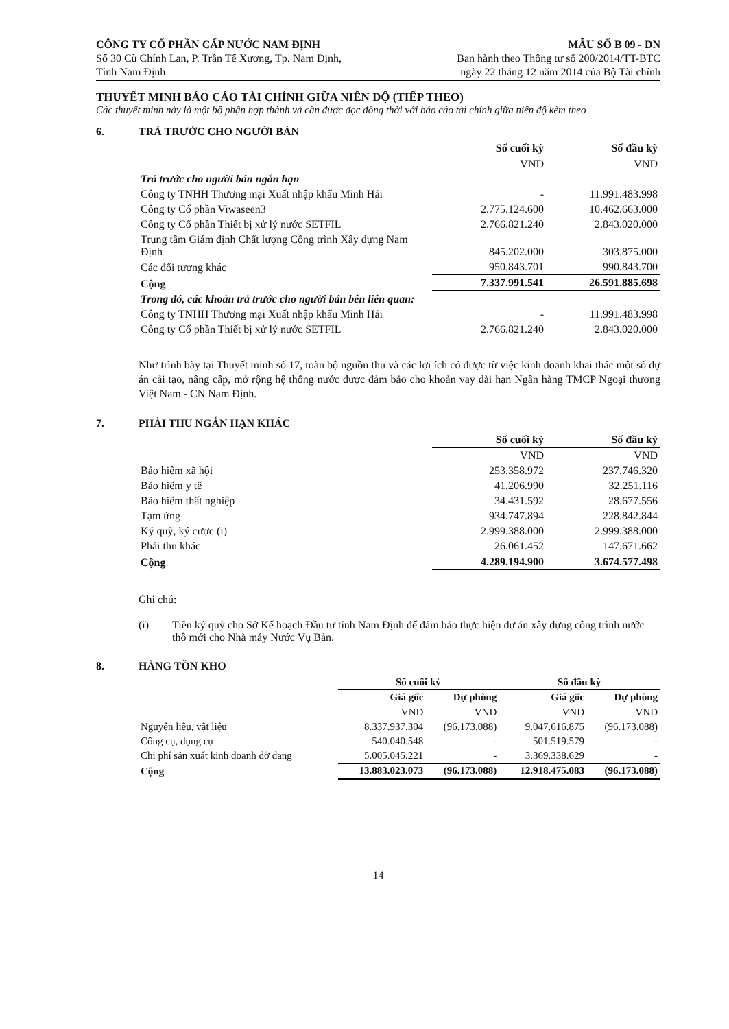CÔNG TY CỔ PHẦN CẤP NƯỚC NAM ĐỊNH
Số 30 Cù Chính Lan, P. Trần Tế Xương, Tp. Nam Định,
Tỉnh Nam Định
MẪU SỐ B 09 - DN
Ban hành theo Thông tư số 200/2014/TT-BTC
ngày 22 tháng 12 năm 2014 của Bộ Tài chính
THUYẾT MINH BÁO CÁO TÀI CHÍNH GIỮA NIÊN ĐỘ (TIẾP THEO)
Các thuyết minh này là một bộ phận hợp thành và cần được đọc đồng thời với báo cáo tài chính giữa niên độ kèm theo
6. TRẢ TRƯỚC CHO NGƯỜI BÁN
| | Số cuối kỳ | Số đầu kỳ |
| | VND | VND |
| Trả trước cho người bán ngắn hạn | | |
| Công ty TNHH Thương mại Xuất nhập khẩu Minh Hải | - | 11.991.483.998 |
| Công ty Cổ phần Viwaseen3 | 2.775.124.600 | 10.462.663.000 |
| Công ty Cổ phần Thiết bị xử lý nước SETFIL | 2.766.821.240 | 2.843.020.000 |
| Trung tâm Giám định Chất lượng Công trình Xây dựng Nam Định | 845.202.000 | 303.875.000 |
| Các đối tượng khác | 950.843.701 | 990.843.700 |
| Cộng | 7.337.991.541 | 26.591.885.698 |
| Trong đó, các khoản trả trước cho người bán bên liên quan: | | |
| Công ty TNHH Thương mại Xuất nhập khẩu Minh Hải | - | 11.991.483.998 |
| Công ty Cổ phần Thiết bị xử lý nước SETFIL | 2.766.821.240 | 2.843.020.000 |
Như trình bày tại Thuyết minh số 17, toàn bộ nguồn thu và các lợi ích có được từ việc kinh doanh khai thác một số dự án cải tạo, nâng cấp, mở rộng hệ thống nước được đảm bảo cho khoản vay dài hạn Ngân hàng TMCP Ngoại thương Việt Nam - CN Nam Định.
7. PHẢI THU NGẮN HẠN KHÁC
| | Số cuối kỳ | Số đầu kỳ |
| | VND | VND |
| Bảo hiểm xã hội | 253.358.972 | 237.746.320 |
| Bảo hiểm y tế | 41.206.990 | 32.251.116 |
| Bảo hiểm thất nghiệp | 34.431.592 | 28.677.556 |
| Tạm ứng | 934.747.894 | 228.842.844 |
| Ký quỹ, ký cược (i) | 2.999.388.000 | 2.999.388.000 |
| Phải thu khác | 26.061.452 | 147.671.662 |
| Cộng | 4.289.194.900 | 3.674.577.498 |
Ghi chú:
(i) Tiền ký quỹ cho Sở Kế hoạch Đầu tư tỉnh Nam Định để đảm bảo thực hiện dự án xây dựng công trình nước thô mới cho Nhà máy Nước Vụ Bản.
8. HÀNG TỒN KHO
| | Số cuối kỳ | | Số đầu kỳ | |
| | Giá gốc | Dự phòng | Giá gốc | Dự phòng |
| | VND | VND | VND | VND |
| Nguyên liệu, vật liệu | 8.337.937.304 | (96.173.088) | 9.047.616.875 | (96.173.088) |
| Công cụ, dụng cụ | 540.040.548 | - | 501.519.579 | - |
| Chi phí sản xuất kinh doanh dở dang | 5.005.045.221 | - | 3.369.338.629 | - |
| Cộng | 13.883.023.073 | (96.173.088) | 12.918.475.083 | (96.173.088) |
14